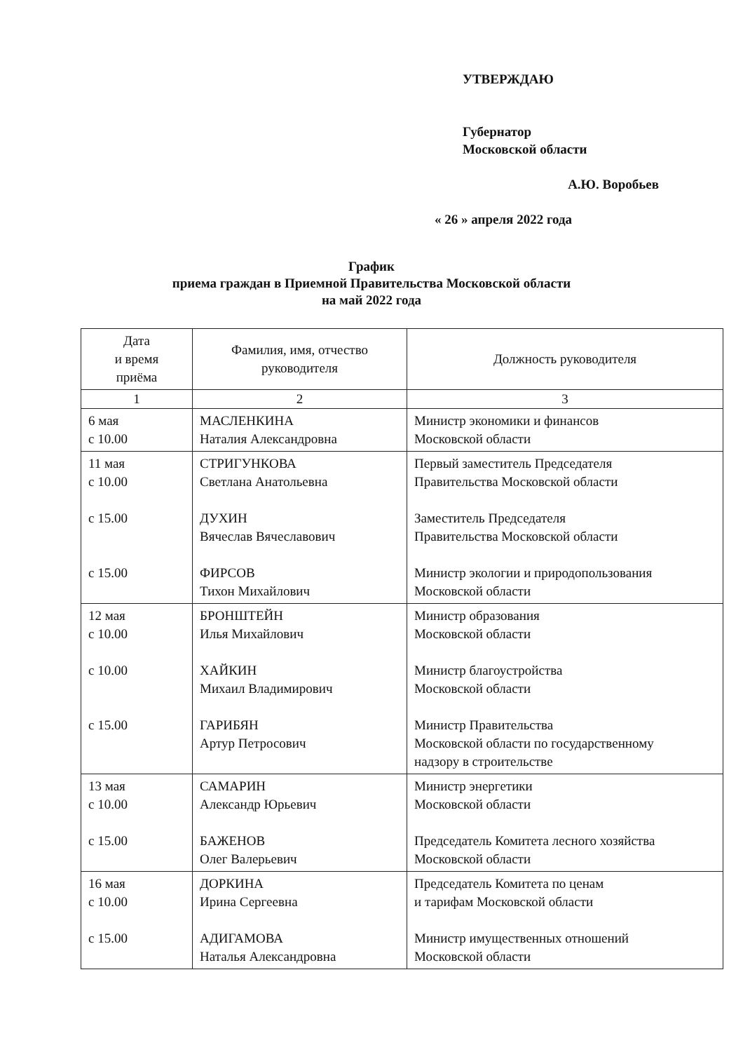УТВЕРЖДАЮ
Губернатор
Московской области
А.Ю. Воробьев
« 26 » апреля 2022 года
График
приема граждан в Приемной Правительства Московской области
на май 2022 года
| Дата и время приёма | Фамилия, имя, отчество руководителя | Должность руководителя |
| --- | --- | --- |
| 1 | 2 | 3 |
| 6 мая с 10.00 | МАСЛЕНКИНА Наталия Александровна | Министр экономики и финансов Московской области |
| 11 мая с 10.00 с 15.00 с 15.00 | СТРИГУНКОВА Светлана Анатольевна ДУХИН Вячеслав Вячеславович ФИРСОВ Тихон Михайлович | Первый заместитель Председателя Правительства Московской области Заместитель Председателя Правительства Московской области Министр экологии и природопользования Московской области |
| 12 мая с 10.00 с 10.00 с 15.00 | БРОНШТЕЙН Илья Михайлович ХАЙКИН Михаил Владимирович ГАРИБЯН Артур Петросович | Министр образования Московской области Министр благоустройства Московской области Министр Правительства Московской области по государственному надзору в строительстве |
| 13 мая с 10.00 с 15.00 | САМАРИН Александр Юрьевич БАЖЕНОВ Олег Валерьевич | Министр энергетики Московской области Председатель Комитета лесного хозяйства Московской области |
| 16 мая с 10.00 с 15.00 | ДОРКИНА Ирина Сергеевна АДИГАМОВА Наталья Александровна | Председатель Комитета по ценам и тарифам Московской области Министр имущественных отношений Московской области |